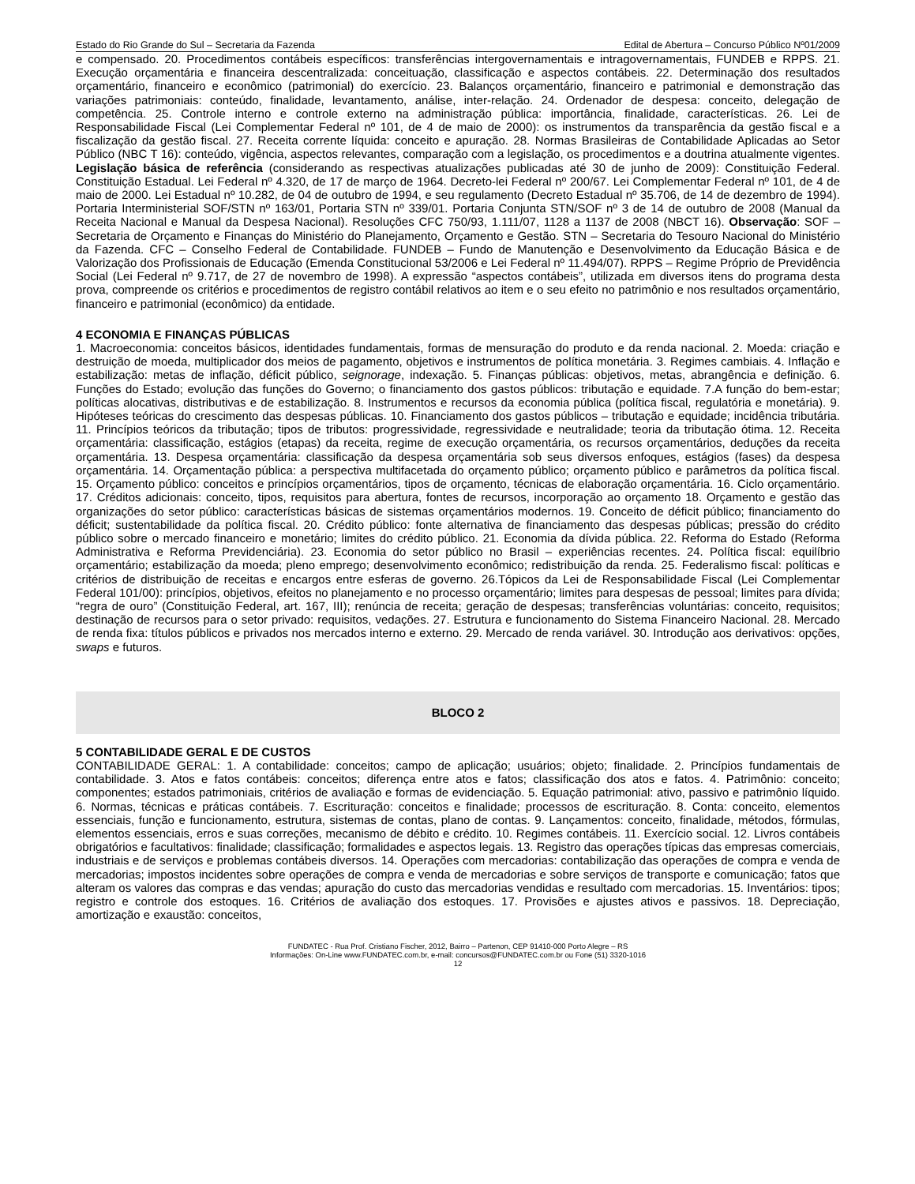Estado do Rio Grande do Sul – Secretaria da Fazenda Edital de Abertura – Concurso Público Nº01/2009
e compensado. 20. Procedimentos contábeis específicos: transferências intergovernamentais e intragovernamentais, FUNDEB e RPPS. 21. Execução orçamentária e financeira descentralizada: conceituação, classificação e aspectos contábeis. 22. Determinação dos resultados orçamentário, financeiro e econômico (patrimonial) do exercício. 23. Balanços orçamentário, financeiro e patrimonial e demonstração das variações patrimoniais: conteúdo, finalidade, levantamento, análise, inter-relação. 24. Ordenador de despesa: conceito, delegação de competência. 25. Controle interno e controle externo na administração pública: importância, finalidade, características. 26. Lei de Responsabilidade Fiscal (Lei Complementar Federal nº 101, de 4 de maio de 2000): os instrumentos da transparência da gestão fiscal e a fiscalização da gestão fiscal. 27. Receita corrente líquida: conceito e apuração. 28. Normas Brasileiras de Contabilidade Aplicadas ao Setor Público (NBC T 16): conteúdo, vigência, aspectos relevantes, comparação com a legislação, os procedimentos e a doutrina atualmente vigentes. Legislação básica de referência (considerando as respectivas atualizações publicadas até 30 de junho de 2009): Constituição Federal. Constituição Estadual. Lei Federal nº 4.320, de 17 de março de 1964. Decreto-lei Federal nº 200/67. Lei Complementar Federal nº 101, de 4 de maio de 2000. Lei Estadual nº 10.282, de 04 de outubro de 1994, e seu regulamento (Decreto Estadual nº 35.706, de 14 de dezembro de 1994). Portaria Interministerial SOF/STN nº 163/01, Portaria STN nº 339/01. Portaria Conjunta STN/SOF nº 3 de 14 de outubro de 2008 (Manual da Receita Nacional e Manual da Despesa Nacional). Resoluções CFC 750/93, 1.111/07, 1128 a 1137 de 2008 (NBCT 16). Observação: SOF – Secretaria de Orçamento e Finanças do Ministério do Planejamento, Orçamento e Gestão. STN – Secretaria do Tesouro Nacional do Ministério da Fazenda. CFC – Conselho Federal de Contabilidade. FUNDEB – Fundo de Manutenção e Desenvolvimento da Educação Básica e de Valorização dos Profissionais de Educação (Emenda Constitucional 53/2006 e Lei Federal nº 11.494/07). RPPS – Regime Próprio de Previdência Social (Lei Federal nº 9.717, de 27 de novembro de 1998). A expressão “aspectos contábeis”, utilizada em diversos itens do programa desta prova, compreende os critérios e procedimentos de registro contábil relativos ao item e o seu efeito no patrimônio e nos resultados orçamentário, financeiro e patrimonial (econômico) da entidade.
4 ECONOMIA E FINANÇAS PÚBLICAS
1. Macroeconomia: conceitos básicos, identidades fundamentais, formas de mensuração do produto e da renda nacional. 2. Moeda: criação e destruição de moeda, multiplicador dos meios de pagamento, objetivos e instrumentos de política monetária. 3. Regimes cambiais. 4. Inflação e estabilização: metas de inflação, déficit público, seignorage, indexação. 5. Finanças públicas: objetivos, metas, abrangência e definição. 6. Funções do Estado; evolução das funções do Governo; o financiamento dos gastos públicos: tributação e equidade. 7.A função do bem-estar; políticas alocativas, distributivas e de estabilização. 8. Instrumentos e recursos da economia pública (política fiscal, regulatória e monetária). 9. Hipóteses teóricas do crescimento das despesas públicas. 10. Financiamento dos gastos públicos – tributação e equidade; incidência tributária. 11. Princípios teóricos da tributação; tipos de tributos: progressividade, regressividade e neutralidade; teoria da tributação ótima. 12. Receita orçamentária: classificação, estágios (etapas) da receita, regime de execução orçamentária, os recursos orçamentários, deduções da receita orçamentária. 13. Despesa orçamentária: classificação da despesa orçamentária sob seus diversos enfoques, estágios (fases) da despesa orçamentária. 14. Orçamentação pública: a perspectiva multifacetada do orçamento público; orçamento público e parâmetros da política fiscal. 15. Orçamento público: conceitos e princípios orçamentários, tipos de orçamento, técnicas de elaboração orçamentária. 16. Ciclo orçamentário. 17. Créditos adicionais: conceito, tipos, requisitos para abertura, fontes de recursos, incorporação ao orçamento 18. Orçamento e gestão das organizações do setor público: características básicas de sistemas orçamentários modernos. 19. Conceito de déficit público; financiamento do déficit; sustentabilidade da política fiscal. 20. Crédito público: fonte alternativa de financiamento das despesas públicas; pressão do crédito público sobre o mercado financeiro e monetário; limites do crédito público. 21. Economia da dívida pública. 22. Reforma do Estado (Reforma Administrativa e Reforma Previdenciária). 23. Economia do setor público no Brasil – experiências recentes. 24. Política fiscal: equilíbrio orçamentário; estabilização da moeda; pleno emprego; desenvolvimento econômico; redistribuição da renda. 25. Federalismo fiscal: políticas e critérios de distribuição de receitas e encargos entre esferas de governo. 26.Tópicos da Lei de Responsabilidade Fiscal (Lei Complementar Federal 101/00): princípios, objetivos, efeitos no planejamento e no processo orçamentário; limites para despesas de pessoal; limites para dívida; “regra de ouro” (Constituição Federal, art. 167, III); renúncia de receita; geração de despesas; transferências voluntárias: conceito, requisitos; destinação de recursos para o setor privado: requisitos, vedações. 27. Estrutura e funcionamento do Sistema Financeiro Nacional. 28. Mercado de renda fixa: títulos públicos e privados nos mercados interno e externo. 29. Mercado de renda variável. 30. Introdução aos derivativos: opções, swaps e futuros.
BLOCO 2
5 CONTABILIDADE GERAL E DE CUSTOS
CONTABILIDADE GERAL: 1. A contabilidade: conceitos; campo de aplicação; usuários; objeto; finalidade. 2. Princípios fundamentais de contabilidade. 3. Atos e fatos contábeis: conceitos; diferença entre atos e fatos; classificação dos atos e fatos. 4. Patrimônio: conceito; componentes; estados patrimoniais, critérios de avaliação e formas de evidenciação. 5. Equação patrimonial: ativo, passivo e patrimônio líquido. 6. Normas, técnicas e práticas contábeis. 7. Escrituração: conceitos e finalidade; processos de escrituração. 8. Conta: conceito, elementos essenciais, função e funcionamento, estrutura, sistemas de contas, plano de contas. 9. Lançamentos: conceito, finalidade, métodos, fórmulas, elementos essenciais, erros e suas correções, mecanismo de débito e crédito. 10. Regimes contábeis. 11. Exercício social. 12. Livros contábeis obrigatórios e facultativos: finalidade; classificação; formalidades e aspectos legais. 13. Registro das operações típicas das empresas comerciais, industriais e de serviços e problemas contábeis diversos. 14. Operações com mercadorias: contabilização das operações de compra e venda de mercadorias; impostos incidentes sobre operações de compra e venda de mercadorias e sobre serviços de transporte e comunicação; fatos que alteram os valores das compras e das vendas; apuração do custo das mercadorias vendidas e resultado com mercadorias. 15. Inventários: tipos; registro e controle dos estoques. 16. Critérios de avaliação dos estoques. 17. Provisões e ajustes ativos e passivos. 18. Depreciação, amortização e exaustão: conceitos,
FUNDATEC - Rua Prof. Cristiano Fischer, 2012, Bairro – Partenon, CEP 91410-000 Porto Alegre – RS
Informações: On-Line www.FUNDATEC.com.br, e-mail: concursos@FUNDATEC.com.br ou Fone (51) 3320-1016
12